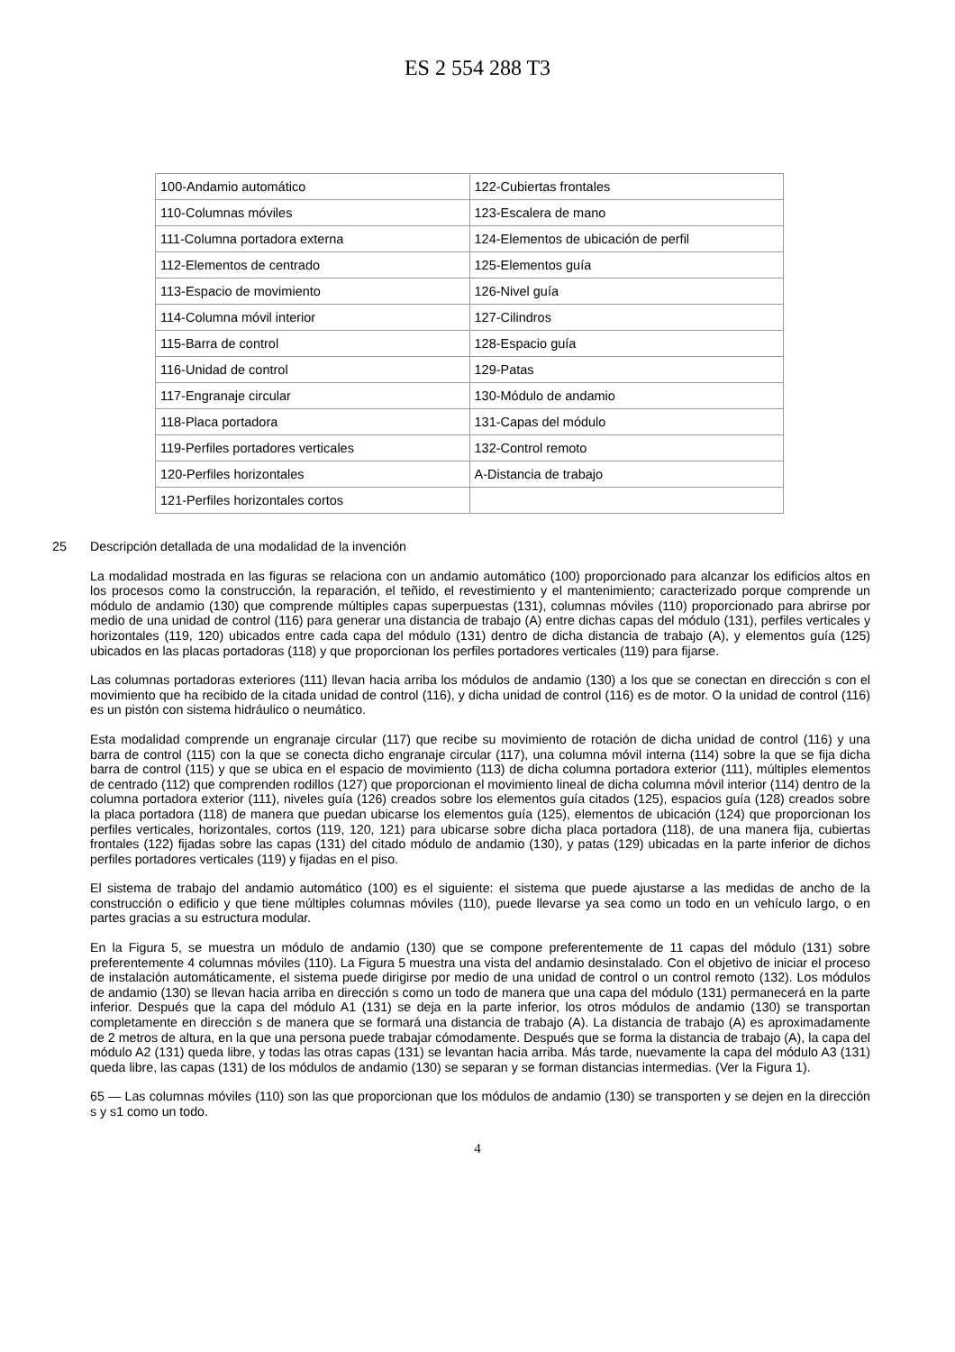ES 2 554 288 T3
| 100-Andamio automático | 122-Cubiertas frontales |
| 110-Columnas móviles | 123-Escalera de mano |
| 111-Columna portadora externa | 124-Elementos de ubicación de perfil |
| 112-Elementos de centrado | 125-Elementos guía |
| 113-Espacio de movimiento | 126-Nivel guía |
| 114-Columna móvil interior | 127-Cilindros |
| 115-Barra de control | 128-Espacio guía |
| 116-Unidad de control | 129-Patas |
| 117-Engranaje circular | 130-Módulo de andamio |
| 118-Placa portadora | 131-Capas del módulo |
| 119-Perfiles portadores verticales | 132-Control remoto |
| 120-Perfiles horizontales | A-Distancia de trabajo |
| 121-Perfiles horizontales cortos | |
25
Descripción detallada de una modalidad de la invención
La modalidad mostrada en las figuras se relaciona con un andamio automático (100) proporcionado para alcanzar los edificios altos en los procesos como la construcción, la reparación, el teñido, el revestimiento y el mantenimiento; caracterizado porque comprende un módulo de andamio (130) que comprende múltiples capas superpuestas (131), columnas móviles (110) proporcionado para abrirse por medio de una unidad de control (116) para generar una distancia de trabajo (A) entre dichas capas del módulo (131), perfiles verticales y horizontales (119, 120) ubicados entre cada capa del módulo (131) dentro de dicha distancia de trabajo (A), y elementos guía (125) ubicados en las placas portadoras (118) y que proporcionan los perfiles portadores verticales (119) para fijarse.
Las columnas portadoras exteriores (111) llevan hacia arriba los módulos de andamio (130) a los que se conectan en dirección s con el movimiento que ha recibido de la citada unidad de control (116), y dicha unidad de control (116) es de motor. O la unidad de control (116) es un pistón con sistema hidráulico o neumático.
Esta modalidad comprende un engranaje circular (117) que recibe su movimiento de rotación de dicha unidad de control (116) y una barra de control (115) con la que se conecta dicho engranaje circular (117), una columna móvil interna (114) sobre la que se fija dicha barra de control (115) y que se ubica en el espacio de movimiento (113) de dicha columna portadora exterior (111), múltiples elementos de centrado (112) que comprenden rodillos (127) que proporcionan el movimiento lineal de dicha columna móvil interior (114) dentro de la columna portadora exterior (111), niveles guía (126) creados sobre los elementos guía citados (125), espacios guía (128) creados sobre la placa portadora (118) de manera que puedan ubicarse los elementos guía (125), elementos de ubicación (124) que proporcionan los perfiles verticales, horizontales, cortos (119, 120, 121) para ubicarse sobre dicha placa portadora (118), de una manera fija, cubiertas frontales (122) fijadas sobre las capas (131) del citado módulo de andamio (130), y patas (129) ubicadas en la parte inferior de dichos perfiles portadores verticales (119) y fijadas en el piso.
El sistema de trabajo del andamio automático (100) es el siguiente: el sistema que puede ajustarse a las medidas de ancho de la construcción o edificio y que tiene múltiples columnas móviles (110), puede llevarse ya sea como un todo en un vehículo largo, o en partes gracias a su estructura modular.
En la Figura 5, se muestra un módulo de andamio (130) que se compone preferentemente de 11 capas del módulo (131) sobre preferentemente 4 columnas móviles (110). La Figura 5 muestra una vista del andamio desinstalado. Con el objetivo de iniciar el proceso de instalación automáticamente, el sistema puede dirigirse por medio de una unidad de control o un control remoto (132). Los módulos de andamio (130) se llevan hacia arriba en dirección s como un todo de manera que una capa del módulo (131) permanecerá en la parte inferior. Después que la capa del módulo A1 (131) se deja en la parte inferior, los otros módulos de andamio (130) se transportan completamente en dirección s de manera que se formará una distancia de trabajo (A). La distancia de trabajo (A) es aproximadamente de 2 metros de altura, en la que una persona puede trabajar cómodamente. Después que se forma la distancia de trabajo (A), la capa del módulo A2 (131) queda libre, y todas las otras capas (131) se levantan hacia arriba. Más tarde, nuevamente la capa del módulo A3 (131) queda libre, las capas (131) de los módulos de andamio (130) se separan y se forman distancias intermedias. (Ver la Figura 1).
65 — Las columnas móviles (110) son las que proporcionan que los módulos de andamio (130) se transporten y se dejen en la dirección s y s1 como un todo.
4